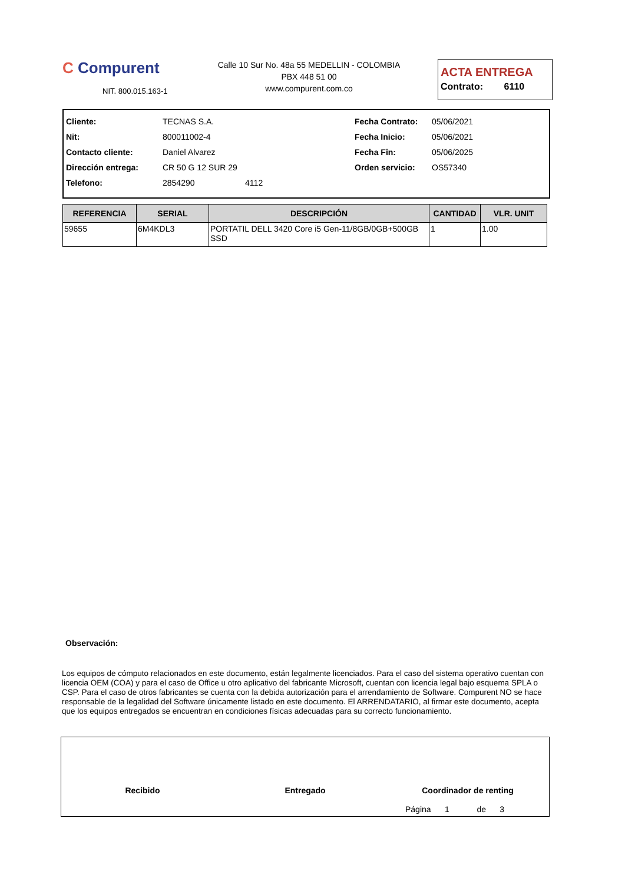C Compurent
NIT. 800.015.163-1
Calle 10 Sur No. 48a 55 MEDELLIN - COLOMBIA
PBX 448 51 00
www.compurent.com.co
ACTA ENTREGA
Contrato: 6110
| Cliente: | TECNAS S.A. | Fecha Contrato: | 05/06/2021 |
| Nit: | 800011002-4 | Fecha Inicio: | 05/06/2021 |
| Contacto cliente: | Daniel Alvarez | Fecha Fin: | 05/06/2025 |
| Dirección entrega: | CR 50 G 12 SUR 29 | Orden servicio: | OS57340 |
| Telefono: | 2854290 4112 | | |
| REFERENCIA | SERIAL | DESCRIPCIÓN | CANTIDAD | VLR. UNIT |
| --- | --- | --- | --- | --- |
| 59655 | 6M4KDL3 | PORTATIL DELL 3420 Core i5 Gen-11/8GB/0GB+500GB SSD | 1 | 1.00 |
Observación:
Los equipos de cómputo relacionados en este documento, están legalmente licenciados. Para el caso del sistema operativo cuentan con licencia OEM (COA) y para el caso de Office u otro aplicativo del fabricante Microsoft, cuentan con licencia legal bajo esquema SPLA o CSP. Para el caso de otros fabricantes se cuenta con la debida autorización para el arrendamiento de Software. Compurent NO se hace responsable de la legalidad del Software únicamente listado en este documento. El ARRENDATARIO, al firmar este documento, acepta que los equipos entregados se encuentran en condiciones físicas adecuadas para su correcto funcionamiento.
Recibido Entregado Coordinador de renting
Página 1 de 3